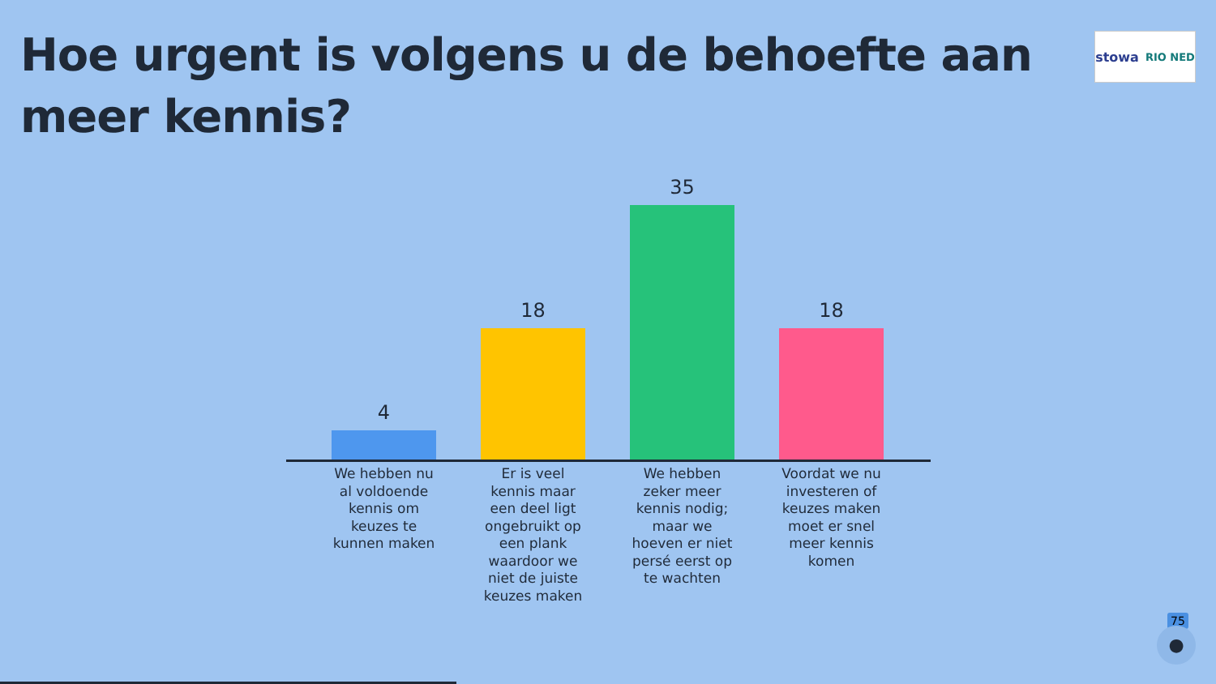Hoe urgent is volgens u de behoefte aan meer kennis?
stowa RIO NED
4
18
35
18
We hebben nu al voldoende kennis om keuzes te kunnen maken
Er is veel kennis maar een deel ligt ongebruikt op een plank waardoor we niet de juiste keuzes maken
We hebben zeker meer kennis nodig; maar we hoeven er niet persé eerst op te wachten
Voordat we nu investeren of keuzes maken moet er snel meer kennis komen
75
●